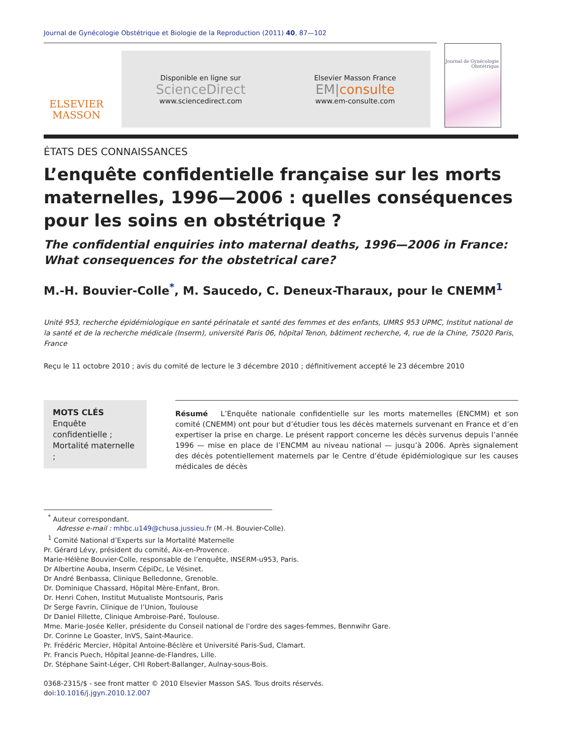Journal de Gynécologie Obstétrique et Biologie de la Reproduction (2011) 40, 87—102
ELSEVIER
MASSON
Disponible en ligne sur
ScienceDirect
www.sciencedirect.com
Elsevier Masson France
EM|consulte
www.em-consulte.com
Journal de Gynécologie Obstétrique
ÉTATS DES CONNAISSANCES
L’enquête confidentielle française sur les morts maternelles, 1996—2006 : quelles conséquences pour les soins en obstétrique ?
The confidential enquiries into maternal deaths, 1996—2006 in France: What consequences for the obstetrical care?
M.-H. Bouvier-Colle<sup>*</sup>, M. Saucedo, C. Deneux-Tharaux, pour le CNEMM<sup>1</sup>
Unité 953, recherche épidémiologique en santé périnatale et santé des femmes et des enfants, UMRS 953 UPMC, Institut national de la santé et de la recherche médicale (Inserm), université Paris 06, hôpital Tenon, bâtiment recherche, 4, rue de la Chine, 75020 Paris, France
Reçu le 11 octobre 2010 ; avis du comité de lecture le 3 décembre 2010 ; définitivement accepté le 23 décembre 2010
MOTS CLÉS
Enquête confidentielle ;
Mortalité maternelle ;
Résumé L’Enquête nationale confidentielle sur les morts maternelles (ENCMM) et son comité (CNEMM) ont pour but d’étudier tous les décès maternels survenant en France et d’en expertiser la prise en charge. Le présent rapport concerne les décès survenus depuis l’année 1996 — mise en place de l’ENCMM au niveau national — jusqu’à 2006. Après signalement des décès potentiellement maternels par le Centre d’étude épidémiologique sur les causes médicales de décès
<sup>*</sup> Auteur correspondant.
Adresse e-mail : mhbc.u149@chusa.jussieu.fr (M.-H. Bouvier-Colle).
<sup>1</sup> Comité National d’Experts sur la Mortalité Maternelle
Pr. Gérard Lévy, président du comité, Aix-en-Provence.
Marie-Hélène Bouvier-Colle, responsable de l’enquête, INSERM-u953, Paris.
Dr Albertine Aouba, Inserm CépiDc, Le Vésinet.
Dr André Benbassa, Clinique Belledonne, Grenoble.
Dr. Dominique Chassard, Hôpital Mère-Enfant, Bron.
Dr. Henri Cohen, Institut Mutualiste Montsouris, Paris
Dr Serge Favrin, Clinique de l’Union, Toulouse
Dr Daniel Fillette, Clinique Ambroise-Paré, Toulouse.
Mme. Marie-Josée Keller, présidente du Conseil national de l’ordre des sages-femmes, Bennwihr Gare.
Dr. Corinne Le Goaster, InVS, Saint-Maurice.
Pr. Frédéric Mercier, Hôpital Antoine-Béclère et Université Paris-Sud, Clamart.
Pr. Francis Puech, Hôpital Jeanne-de-Flandres, Lille.
Dr. Stéphane Saint-Léger, CHI Robert-Ballanger, Aulnay-sous-Bois.
0368-2315/$ - see front matter © 2010 Elsevier Masson SAS. Tous droits réservés.
doi:10.1016/j.jgyn.2010.12.007